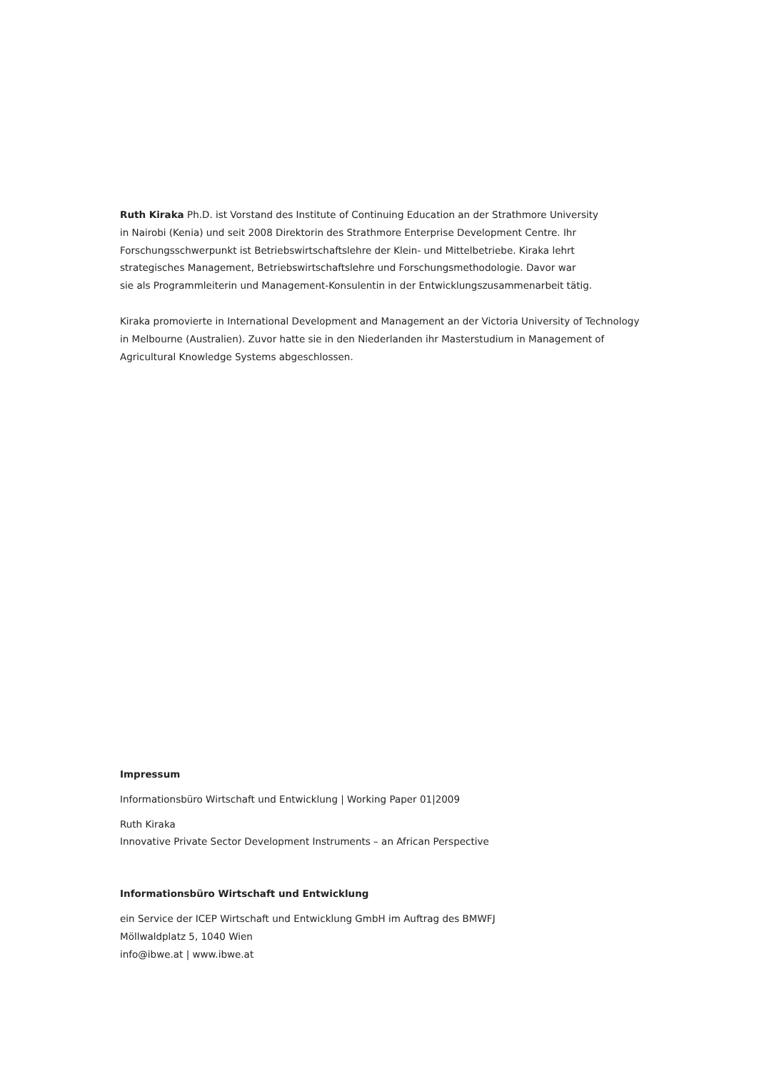Ruth Kiraka Ph.D. ist Vorstand des Institute of Continuing Education an der Strathmore University
in Nairobi (Kenia) und seit 2008 Direktorin des Strathmore Enterprise Development Centre. Ihr
Forschungsschwerpunkt ist Betriebswirtschaftslehre der Klein- und Mittelbetriebe. Kiraka lehrt
strategisches Management, Betriebswirtschaftslehre und Forschungsmethodologie. Davor war
sie als Programmleiterin und Management-Konsulentin in der Entwicklungszusammenarbeit tätig.
Kiraka promovierte in International Development and Management an der Victoria University of Technology
in Melbourne (Australien). Zuvor hatte sie in den Niederlanden ihr Masterstudium in Management of
Agricultural Knowledge Systems abgeschlossen.
Impressum
Informationsbüro Wirtschaft und Entwicklung | Working Paper 01|2009
Ruth Kiraka
Innovative Private Sector Development Instruments – an African Perspective
Informationsbüro Wirtschaft und Entwicklung
ein Service der ICEP Wirtschaft und Entwicklung GmbH im Auftrag des BMWFJ
Möllwaldplatz 5, 1040 Wien
info@ibwe.at | www.ibwe.at